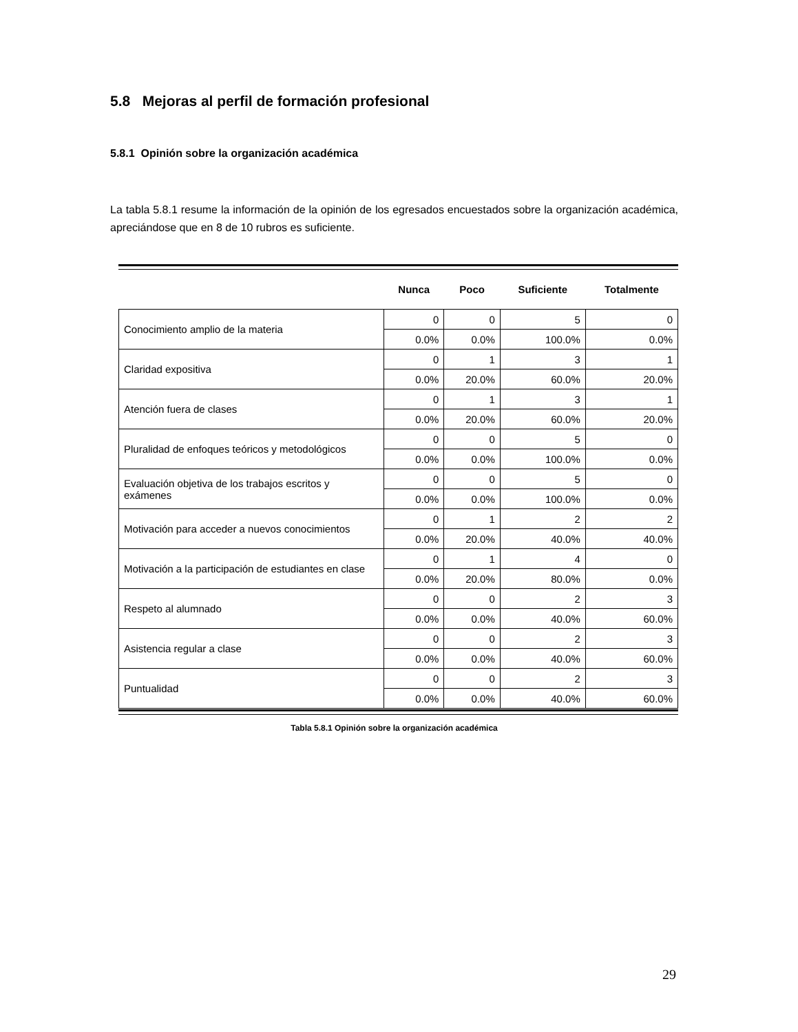5.8 Mejoras al perfil de formación profesional
5.8.1 Opinión sobre la organización académica
La tabla 5.8.1 resume la información de la opinión de los egresados encuestados sobre la organización académica, apreciándose que en 8 de 10 rubros es suficiente.
| | Nunca | Poco | Suficiente | Totalmente |
| --- | --- | --- | --- | --- |
| Conocimiento amplio de la materia | 0 | 0 | 5 | 0 |
| | 0.0% | 0.0% | 100.0% | 0.0% |
| Claridad expositiva | 0 | 1 | 3 | 1 |
| | 0.0% | 20.0% | 60.0% | 20.0% |
| Atención fuera de clases | 0 | 1 | 3 | 1 |
| | 0.0% | 20.0% | 60.0% | 20.0% |
| Pluralidad de enfoques teóricos y metodológicos | 0 | 0 | 5 | 0 |
| | 0.0% | 0.0% | 100.0% | 0.0% |
| Evaluación objetiva de los trabajos escritos y exámenes | 0 | 0 | 5 | 0 |
| | 0.0% | 0.0% | 100.0% | 0.0% |
| Motivación para acceder a nuevos conocimientos | 0 | 1 | 2 | 2 |
| | 0.0% | 20.0% | 40.0% | 40.0% |
| Motivación a la participación de estudiantes en clase | 0 | 1 | 4 | 0 |
| | 0.0% | 20.0% | 80.0% | 0.0% |
| Respeto al alumnado | 0 | 0 | 2 | 3 |
| | 0.0% | 0.0% | 40.0% | 60.0% |
| Asistencia regular a clase | 0 | 0 | 2 | 3 |
| | 0.0% | 0.0% | 40.0% | 60.0% |
| Puntualidad | 0 | 0 | 2 | 3 |
| | 0.0% | 0.0% | 40.0% | 60.0% |
Tabla 5.8.1 Opinión sobre la organización académica
29